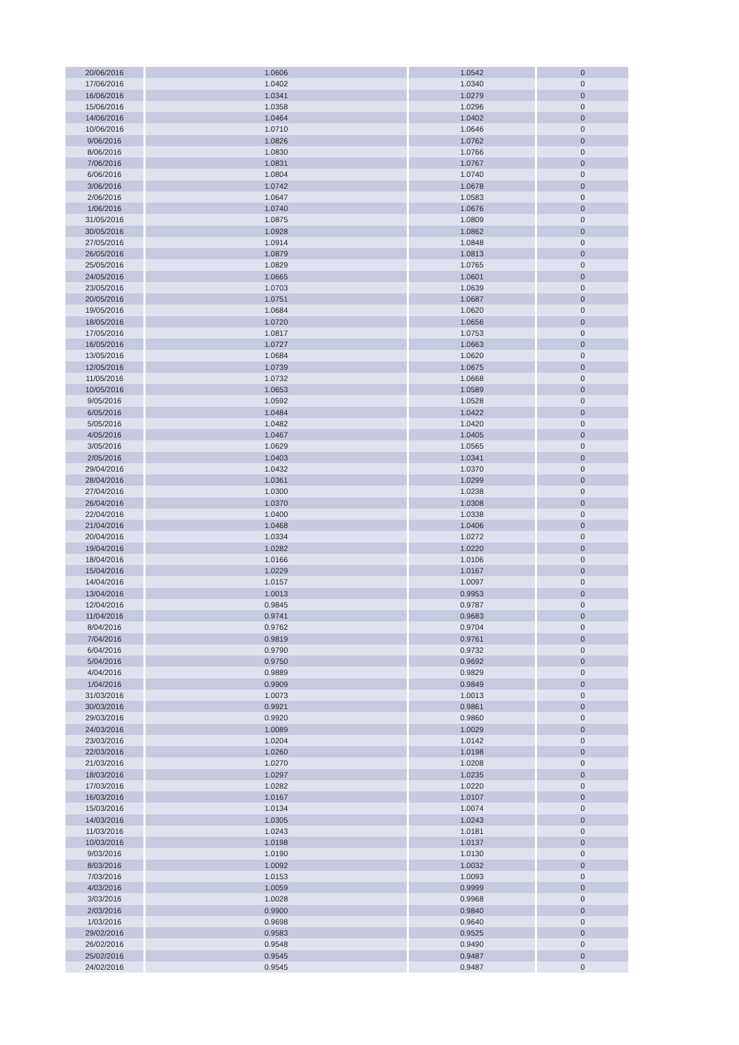| 20/06/2016 | 1.0606 | 1.0542 | 0 |
| 17/06/2016 | 1.0402 | 1.0340 | 0 |
| 16/06/2016 | 1.0341 | 1.0279 | 0 |
| 15/06/2016 | 1.0358 | 1.0296 | 0 |
| 14/06/2016 | 1.0464 | 1.0402 | 0 |
| 10/06/2016 | 1.0710 | 1.0646 | 0 |
| 9/06/2016 | 1.0826 | 1.0762 | 0 |
| 8/06/2016 | 1.0830 | 1.0766 | 0 |
| 7/06/2016 | 1.0831 | 1.0767 | 0 |
| 6/06/2016 | 1.0804 | 1.0740 | 0 |
| 3/06/2016 | 1.0742 | 1.0678 | 0 |
| 2/06/2016 | 1.0647 | 1.0583 | 0 |
| 1/06/2016 | 1.0740 | 1.0676 | 0 |
| 31/05/2016 | 1.0875 | 1.0809 | 0 |
| 30/05/2016 | 1.0928 | 1.0862 | 0 |
| 27/05/2016 | 1.0914 | 1.0848 | 0 |
| 26/05/2016 | 1.0879 | 1.0813 | 0 |
| 25/05/2016 | 1.0829 | 1.0765 | 0 |
| 24/05/2016 | 1.0665 | 1.0601 | 0 |
| 23/05/2016 | 1.0703 | 1.0639 | 0 |
| 20/05/2016 | 1.0751 | 1.0687 | 0 |
| 19/05/2016 | 1.0684 | 1.0620 | 0 |
| 18/05/2016 | 1.0720 | 1.0656 | 0 |
| 17/05/2016 | 1.0817 | 1.0753 | 0 |
| 16/05/2016 | 1.0727 | 1.0663 | 0 |
| 13/05/2016 | 1.0684 | 1.0620 | 0 |
| 12/05/2016 | 1.0739 | 1.0675 | 0 |
| 11/05/2016 | 1.0732 | 1.0668 | 0 |
| 10/05/2016 | 1.0653 | 1.0589 | 0 |
| 9/05/2016 | 1.0592 | 1.0528 | 0 |
| 6/05/2016 | 1.0484 | 1.0422 | 0 |
| 5/05/2016 | 1.0482 | 1.0420 | 0 |
| 4/05/2016 | 1.0467 | 1.0405 | 0 |
| 3/05/2016 | 1.0629 | 1.0565 | 0 |
| 2/05/2016 | 1.0403 | 1.0341 | 0 |
| 29/04/2016 | 1.0432 | 1.0370 | 0 |
| 28/04/2016 | 1.0361 | 1.0299 | 0 |
| 27/04/2016 | 1.0300 | 1.0238 | 0 |
| 26/04/2016 | 1.0370 | 1.0308 | 0 |
| 22/04/2016 | 1.0400 | 1.0338 | 0 |
| 21/04/2016 | 1.0468 | 1.0406 | 0 |
| 20/04/2016 | 1.0334 | 1.0272 | 0 |
| 19/04/2016 | 1.0282 | 1.0220 | 0 |
| 18/04/2016 | 1.0166 | 1.0106 | 0 |
| 15/04/2016 | 1.0229 | 1.0167 | 0 |
| 14/04/2016 | 1.0157 | 1.0097 | 0 |
| 13/04/2016 | 1.0013 | 0.9953 | 0 |
| 12/04/2016 | 0.9845 | 0.9787 | 0 |
| 11/04/2016 | 0.9741 | 0.9683 | 0 |
| 8/04/2016 | 0.9762 | 0.9704 | 0 |
| 7/04/2016 | 0.9819 | 0.9761 | 0 |
| 6/04/2016 | 0.9790 | 0.9732 | 0 |
| 5/04/2016 | 0.9750 | 0.9692 | 0 |
| 4/04/2016 | 0.9889 | 0.9829 | 0 |
| 1/04/2016 | 0.9909 | 0.9849 | 0 |
| 31/03/2016 | 1.0073 | 1.0013 | 0 |
| 30/03/2016 | 0.9921 | 0.9861 | 0 |
| 29/03/2016 | 0.9920 | 0.9860 | 0 |
| 24/03/2016 | 1.0089 | 1.0029 | 0 |
| 23/03/2016 | 1.0204 | 1.0142 | 0 |
| 22/03/2016 | 1.0260 | 1.0198 | 0 |
| 21/03/2016 | 1.0270 | 1.0208 | 0 |
| 18/03/2016 | 1.0297 | 1.0235 | 0 |
| 17/03/2016 | 1.0282 | 1.0220 | 0 |
| 16/03/2016 | 1.0167 | 1.0107 | 0 |
| 15/03/2016 | 1.0134 | 1.0074 | 0 |
| 14/03/2016 | 1.0305 | 1.0243 | 0 |
| 11/03/2016 | 1.0243 | 1.0181 | 0 |
| 10/03/2016 | 1.0198 | 1.0137 | 0 |
| 9/03/2016 | 1.0190 | 1.0130 | 0 |
| 8/03/2016 | 1.0092 | 1.0032 | 0 |
| 7/03/2016 | 1.0153 | 1.0093 | 0 |
| 4/03/2016 | 1.0059 | 0.9999 | 0 |
| 3/03/2016 | 1.0028 | 0.9968 | 0 |
| 2/03/2016 | 0.9900 | 0.9840 | 0 |
| 1/03/2016 | 0.9698 | 0.9640 | 0 |
| 29/02/2016 | 0.9583 | 0.9525 | 0 |
| 26/02/2016 | 0.9548 | 0.9490 | 0 |
| 25/02/2016 | 0.9545 | 0.9487 | 0 |
| 24/02/2016 | 0.9545 | 0.9487 | 0 |